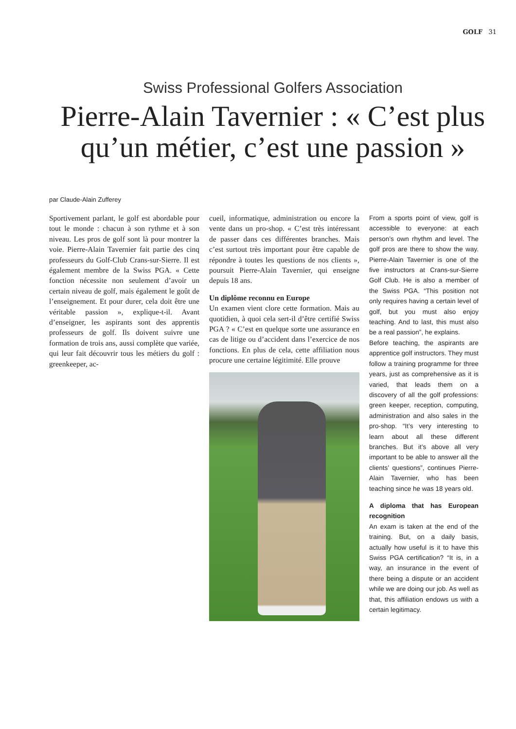GOLF 31
Swiss Professional Golfers Association
Pierre-Alain Tavernier : « C’est plus qu’un métier, c’est une passion »
par Claude-Alain Zufferey
Sportivement parlant, le golf est abordable pour tout le monde : chacun à son rythme et à son niveau. Les pros de golf sont là pour montrer la voie. Pierre-Alain Tavernier fait partie des cinq professeurs du Golf-Club Crans-sur-Sierre. Il est également membre de la Swiss PGA. « Cette fonction nécessite non seulement d’avoir un certain niveau de golf, mais également le goût de l’enseignement. Et pour durer, cela doit être une véritable passion », explique-t-il. Avant d’enseigner, les aspirants sont des apprentis professeurs de golf. Ils doivent suivre une formation de trois ans, aussi complète que variée, qui leur fait découvrir tous les métiers du golf : greenkeeper, ac-
cueil, informatique, administration ou encore la vente dans un pro-shop. « C’est très intéressant de passer dans ces différentes branches. Mais c’est surtout très important pour être capable de répondre à toutes les questions de nos clients », poursuit Pierre-Alain Tavernier, qui enseigne depuis 18 ans.
Un diplôme reconnu en Europe
Un examen vient clore cette formation. Mais au quotidien, à quoi cela sert-il d’être certifié Swiss PGA ? « C’est en quelque sorte une assurance en cas de litige ou d’accident dans l’exercice de nos fonctions. En plus de cela, cette affiliation nous procure une certaine légitimité. Elle prouve
From a sports point of view, golf is accessible to everyone: at each person’s own rhythm and level. The golf pros are there to show the way. Pierre-Alain Tavernier is one of the five instructors at Crans-sur-Sierre Golf Club. He is also a member of the Swiss PGA. “This position not only requires having a certain level of golf, but you must also enjoy teaching. And to last, this must also be a real passion”, he explains.
Before teaching, the aspirants are apprentice golf instructors. They must follow a training programme for three years, just as comprehensive as it is varied, that leads them on a discovery of all the golf professions: green keeper, reception, computing, administration and also sales in the pro-shop. “It’s very interesting to learn about all these different branches. But it’s above all very important to be able to answer all the clients’ questions”, continues Pierre-Alain Tavernier, who has been teaching since he was 18 years old.
A diploma that has European recognition
An exam is taken at the end of the training. But, on a daily basis, actually how useful is it to have this Swiss PGA certification? “It is, in a way, an insurance in the event of there being a dispute or an accident while we are doing our job. As well as that, this affiliation endows us with a certain legitimacy.